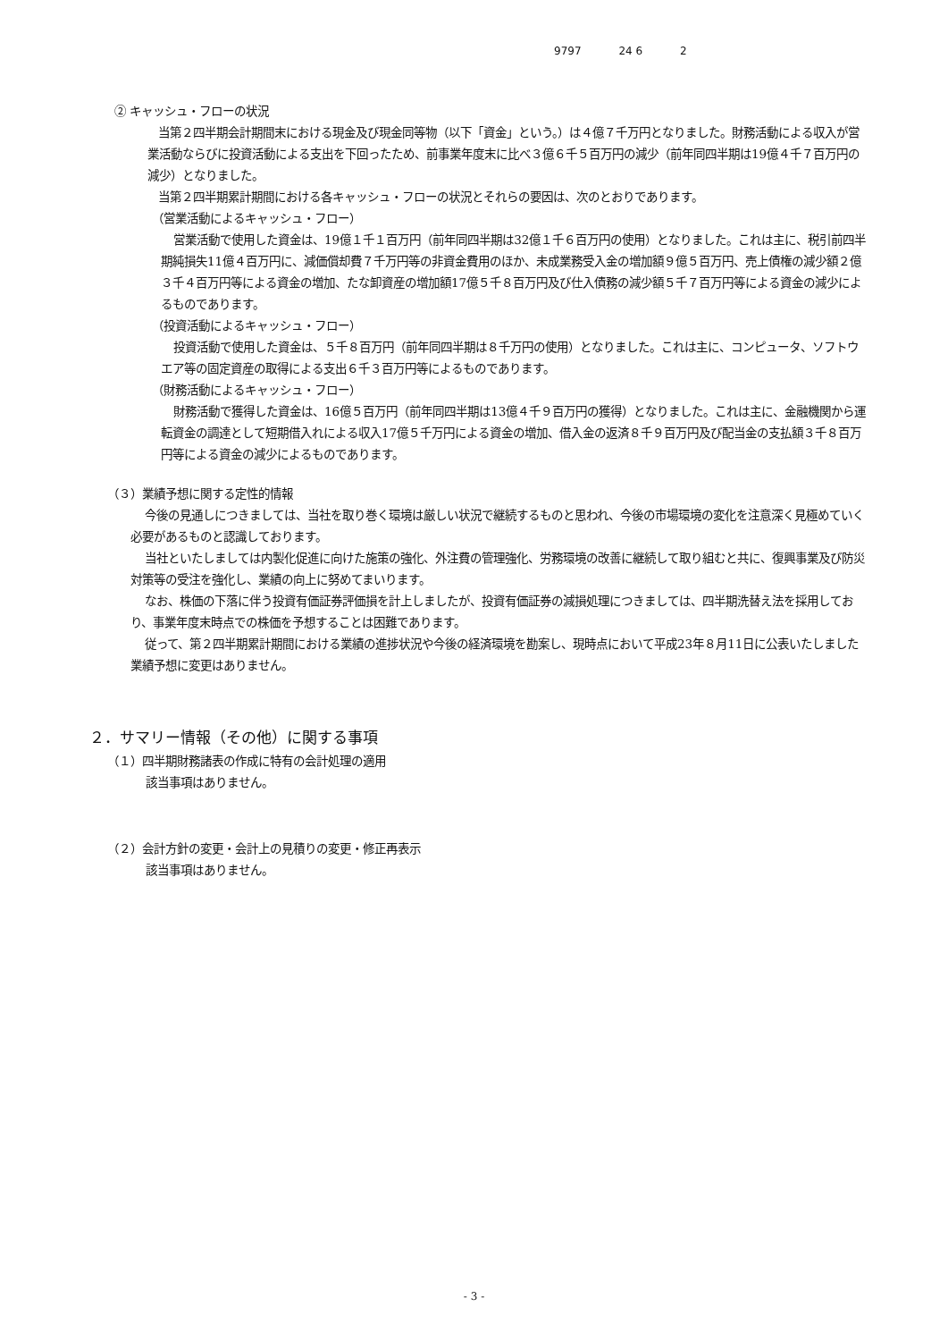9797 24 6 2
② キャッシュ・フローの状況
当第２四半期会計期間末における現金及び現金同等物（以下「資金」という。）は４億７千万円となりました。財務活動による収入が営業活動ならびに投資活動による支出を下回ったため、前事業年度末に比べ３億６千５百万円の減少（前年同四半期は19億４千７百万円の減少）となりました。
当第２四半期累計期間における各キャッシュ・フローの状況とそれらの要因は、次のとおりであります。
（営業活動によるキャッシュ・フロー）
営業活動で使用した資金は、19億１千１百万円（前年同四半期は32億１千６百万円の使用）となりました。これは主に、税引前四半期純損失11億４百万円に、減価償却費７千万円等の非資金費用のほか、未成業務受入金の増加額９億５百万円、売上債権の減少額２億３千４百万円等による資金の増加、たな卸資産の増加額17億５千８百万円及び仕入債務の減少額５千７百万円等による資金の減少によるものであります。
（投資活動によるキャッシュ・フロー）
投資活動で使用した資金は、５千８百万円（前年同四半期は８千万円の使用）となりました。これは主に、コンピュータ、ソフトウエア等の固定資産の取得による支出６千３百万円等によるものであります。
（財務活動によるキャッシュ・フロー）
財務活動で獲得した資金は、16億５百万円（前年同四半期は13億４千９百万円の獲得）となりました。これは主に、金融機関から運転資金の調達として短期借入れによる収入17億５千万円による資金の増加、借入金の返済８千９百万円及び配当金の支払額３千８百万円等による資金の減少によるものであります。
（３）業績予想に関する定性的情報
今後の見通しにつきましては、当社を取り巻く環境は厳しい状況で継続するものと思われ、今後の市場環境の変化を注意深く見極めていく必要があるものと認識しております。
当社といたしましては内製化促進に向けた施策の強化、外注費の管理強化、労務環境の改善に継続して取り組むと共に、復興事業及び防災対策等の受注を強化し、業績の向上に努めてまいります。
なお、株価の下落に伴う投資有価証券評価損を計上しましたが、投資有価証券の減損処理につきましては、四半期洗替え法を採用しており、事業年度末時点での株価を予想することは困難であります。
従って、第２四半期累計期間における業績の進捗状況や今後の経済環境を勘案し、現時点において平成23年８月11日に公表いたしました業績予想に変更はありません。
２．サマリー情報（その他）に関する事項
（１）四半期財務諸表の作成に特有の会計処理の適用
該当事項はありません。
（２）会計方針の変更・会計上の見積りの変更・修正再表示
該当事項はありません。
- 3 -